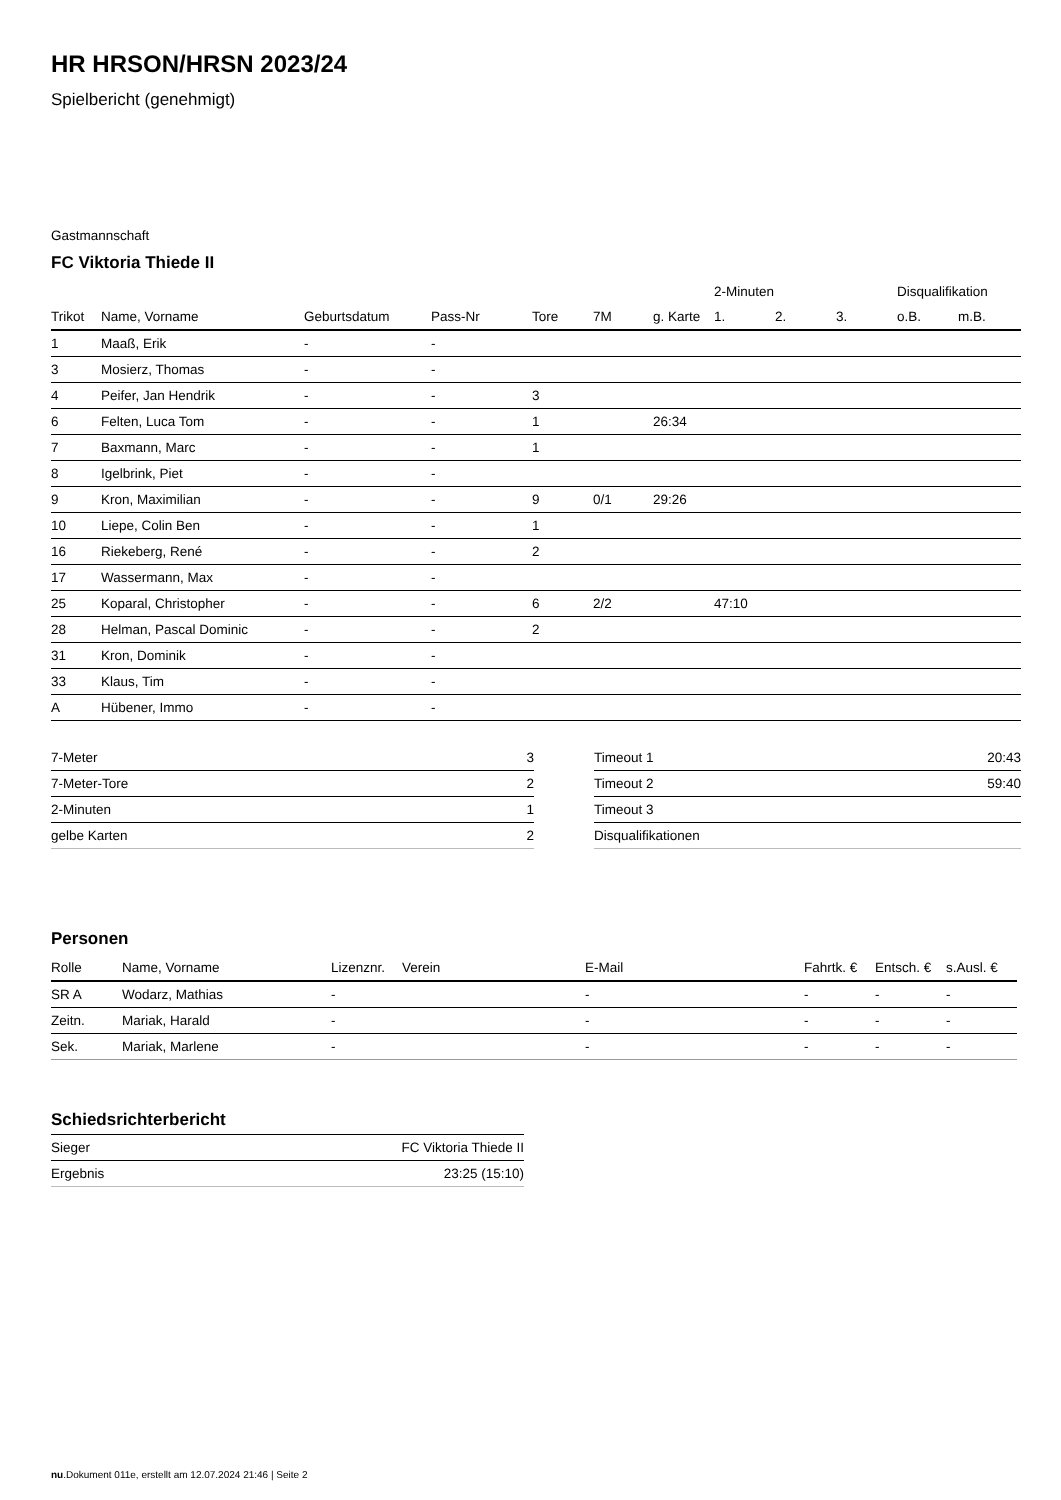HR HRSON/HRSN 2023/24
Spielbericht (genehmigt)
Gastmannschaft
FC Viktoria Thiede II
| | | | | | | | 2-Minuten | | | Disqualifikation | |
| Trikot | Name, Vorname | Geburtsdatum | Pass-Nr | Tore | 7M | g. Karte | 1. | 2. | 3. | o.B. | m.B. |
| 1 | Maaß, Erik | - | - | | | | | | | | |
| 3 | Mosierz, Thomas | - | - | | | | | | | | |
| 4 | Peifer, Jan Hendrik | - | - | 3 | | | | | | | |
| 6 | Felten, Luca Tom | - | - | 1 | | 26:34 | | | | | |
| 7 | Baxmann, Marc | - | - | 1 | | | | | | | |
| 8 | Igelbrink, Piet | - | - | | | | | | | | |
| 9 | Kron, Maximilian | - | - | 9 | 0/1 | 29:26 | | | | | |
| 10 | Liepe, Colin Ben | - | - | 1 | | | | | | | |
| 16 | Riekeberg, René | - | - | 2 | | | | | | | |
| 17 | Wassermann, Max | - | - | | | | | | | | |
| 25 | Koparal, Christopher | - | - | 6 | 2/2 | | 47:10 | | | | |
| 28 | Helman, Pascal Dominic | - | - | 2 | | | | | | | |
| 31 | Kron, Dominik | - | - | | | | | | | | |
| 33 | Klaus, Tim | - | - | | | | | | | | |
| A | Hübener, Immo | - | - | | | | | | | | |
| 7-Meter | 3 |
| 7-Meter-Tore | 2 |
| 2-Minuten | 1 |
| gelbe Karten | 2 |
| Timeout 1 | 20:43 |
| Timeout 2 | 59:40 |
| Timeout 3 | |
| Disqualifikationen | |
Personen
| Rolle | Name, Vorname | Lizenznr. | Verein | E-Mail | Fahrtk. € | Entsch. € | s.Ausl. € |
| --- | --- | --- | --- | --- | --- | --- | --- |
| SR A | Wodarz, Mathias | - | | - | - | - | - |
| Zeitn. | Mariak, Harald | - | | - | - | - | - |
| Sek. | Mariak, Marlene | - | | - | - | - | - |
Schiedsrichterbericht
| Sieger | FC Viktoria Thiede II |
| Ergebnis | 23:25 (15:10) |
nu.Dokument 011e, erstellt am 12.07.2024 21:46 | Seite 2